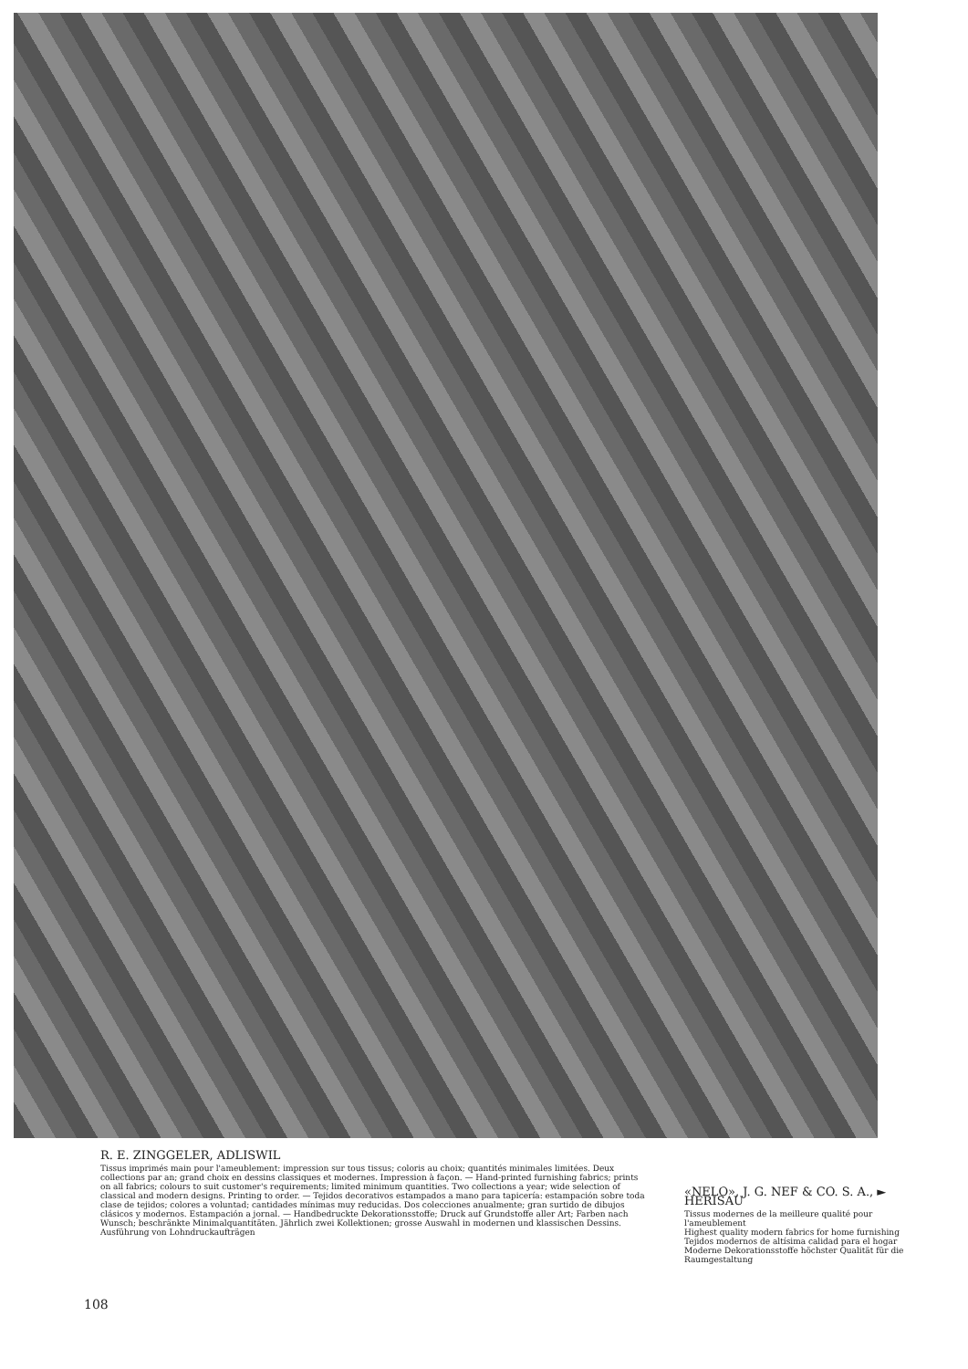R. E. ZINGGELER, ADLISWIL
Tissus imprimés main pour l'ameublement: impression sur tous tissus; coloris au choix; quantités minimales limitées. Deux collections par an; grand choix en dessins classiques et modernes. Impression à façon. — Hand-printed furnishing fabrics; prints on all fabrics; colours to suit customer's requirements; limited minimum quantities. Two collections a year; wide selection of classical and modern designs. Printing to order. — Tejidos decorativos estampados a mano para tapicería: estampación sobre toda clase de tejidos; colores a voluntad; cantidades mínimas muy reducidas. Dos colecciones anualmente; gran surtido de dibujos clásicos y modernos. Estampación a jornal. — Handbedruckte Dekorationsstoffe; Druck auf Grundstoffe aller Art; Farben nach Wunsch; beschränkte Minimalquantitäten. Jährlich zwei Kollektionen; grosse Auswahl in modernen und klassischen Dessins. Ausführung von Lohndruckaufträgen
«NELO», J. G. NEF & CO. S. A., ► HERISAU
Tissus modernes de la meilleure qualité pour l'ameublement
Highest quality modern fabrics for home furnishing
Tejidos modernos de altísima calidad para el hogar
Moderne Dekorationsstoffe höchster Qualität für die Raumgestaltung
108